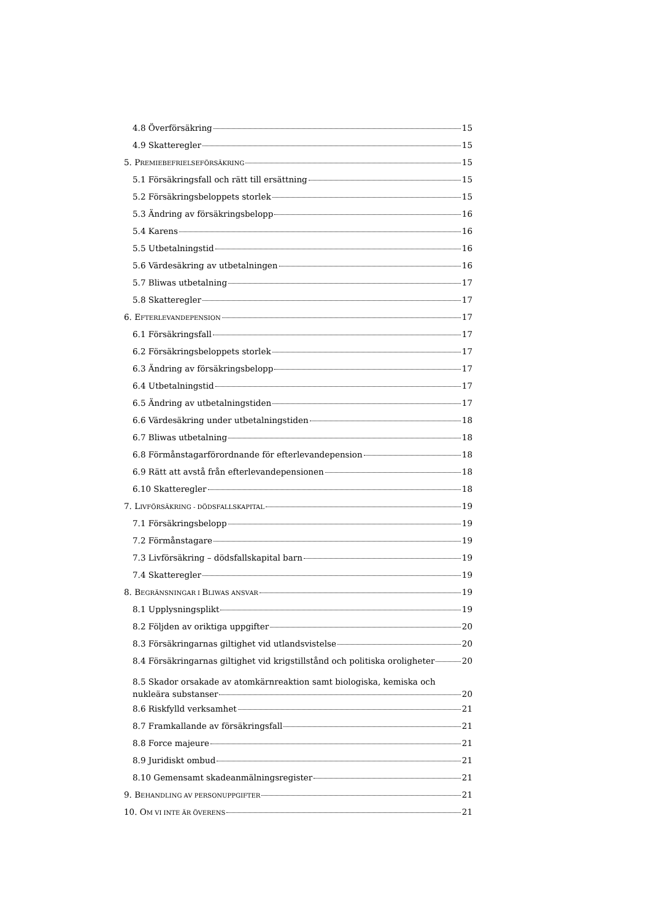4.8 Överförsäkring 15
4.9 Skatteregler 15
5. PREMIEBEFRIELSEFÖRSÄKRING 15
5.1 Försäkringsfall och rätt till ersättning 15
5.2 Försäkringsbeloppets storlek 15
5.3 Ändring av försäkringsbelopp 16
5.4 Karens 16
5.5 Utbetalningstid 16
5.6 Värdesäkring av utbetalningen 16
5.7 Bliwas utbetalning 17
5.8 Skatteregler 17
6. EFTERLEVANDEPENSION 17
6.1 Försäkringsfall 17
6.2 Försäkringsbeloppets storlek 17
6.3 Ändring av försäkringsbelopp 17
6.4 Utbetalningstid 17
6.5 Ändring av utbetalningstiden 17
6.6 Värdesäkring under utbetalningstiden 18
6.7 Bliwas utbetalning 18
6.8 Förmånstagarförordnande för efterlevandepension 18
6.9 Rätt att avstå från efterlevandepensionen 18
6.10 Skatteregler 18
7. LIVFÖRSÄKRING - DÖDSFALLSKAPITAL 19
7.1 Försäkringsbelopp 19
7.2 Förmånstagare 19
7.3 Livförsäkring – dödsfallskapital barn 19
7.4 Skatteregler 19
8. BEGRÄNSNINGAR I BLIWAS ANSVAR 19
8.1 Upplysningsplikt 19
8.2 Följden av oriktiga uppgifter 20
8.3 Försäkringarnas giltighet vid utlandsvistelse 20
8.4 Försäkringarnas giltighet vid krigstillstånd och politiska oroligheter 20
8.5 Skador orsakade av atomkärnreaktion samt biologiska, kemiska och
nukleära substanser 20
8.6 Riskfylld verksamhet 21
8.7 Framkallande av försäkringsfall 21
8.8 Force majeure 21
8.9 Juridiskt ombud 21
8.10 Gemensamt skadeanmälningsregister 21
9. BEHANDLING AV PERSONUPPGIFTER 21
10. OM VI INTE ÄR ÖVERENS 21